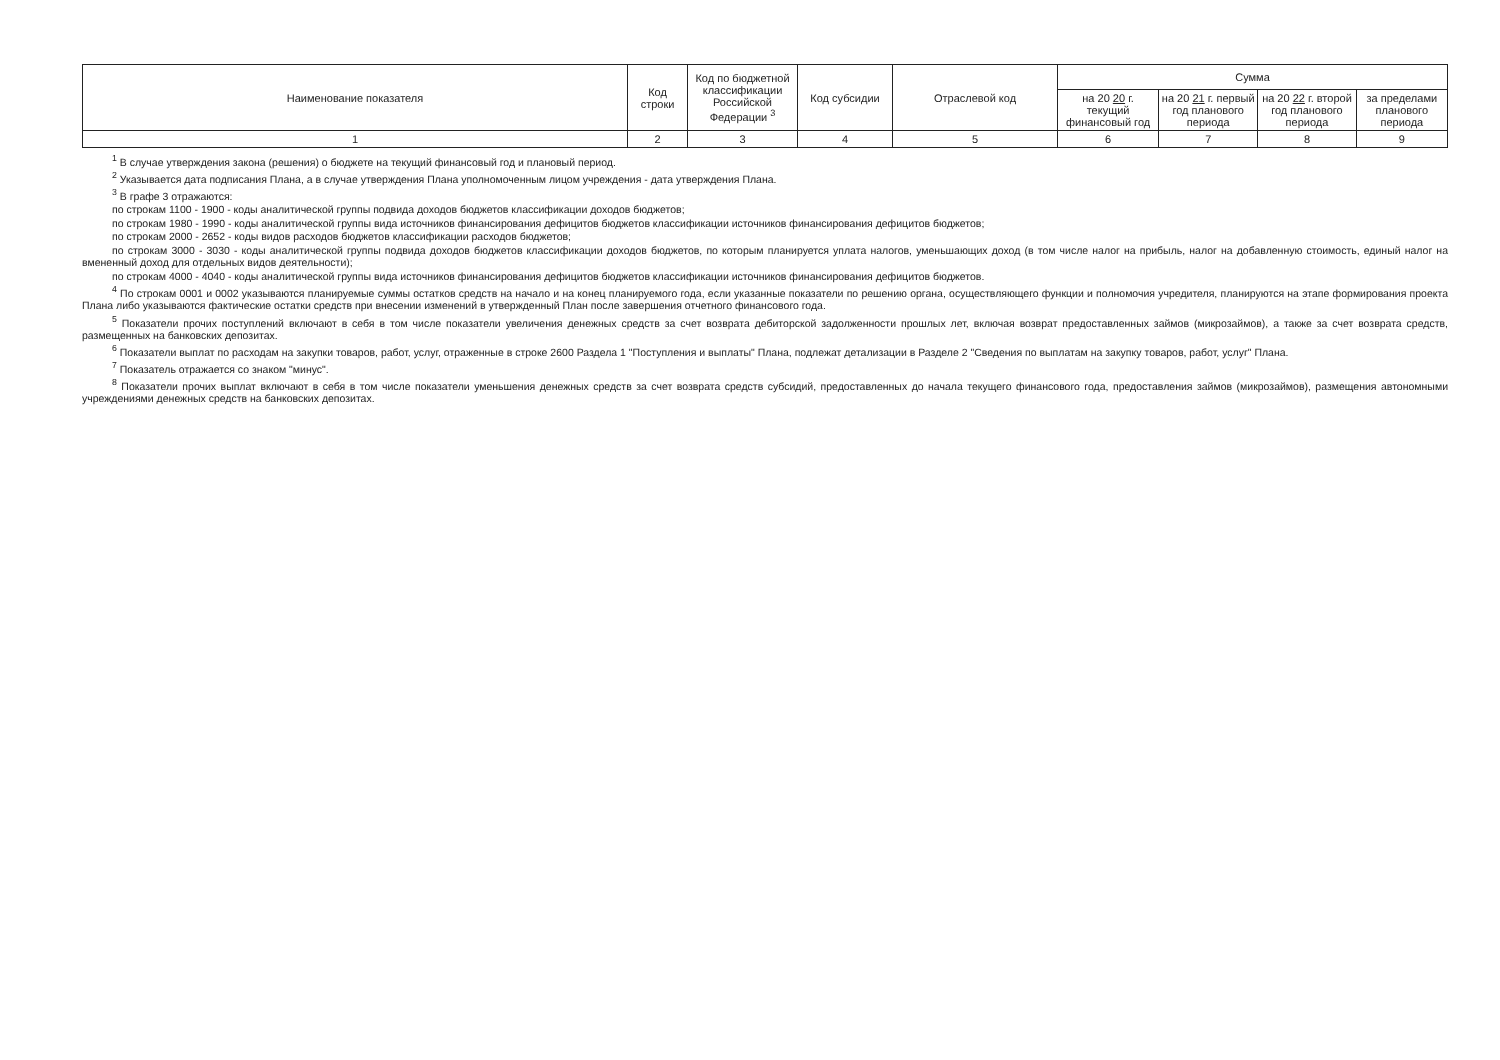| Наименование показателя | Код строки | Код по бюджетной классификации Российской Федерации <sup>3</sup> | Код субсидии | Отраслевой код | Сумма | | | |
| --- | --- | --- | --- | --- | --- | --- | --- | --- |
| | | | | | на 20 20 г. текущий финансовый год | на 20 21 г. первый год планового периода | на 20 22 г. второй год планового периода | за пределами планового периода |
| 1 | 2 | 3 | 4 | 5 | 6 | 7 | 8 | 9 |
<sup>1</sup> В случае утверждения закона (решения) о бюджете на текущий финансовый год и плановый период.
<sup>2</sup> Указывается дата подписания Плана, а в случае утверждения Плана уполномоченным лицом учреждения - дата утверждения Плана.
<sup>3</sup> В графе 3 отражаются:
по строкам 1100 - 1900 - коды аналитической группы подвида доходов бюджетов классификации доходов бюджетов;
по строкам 1980 - 1990 - коды аналитической группы вида источников финансирования дефицитов бюджетов классификации источников финансирования дефицитов бюджетов;
по строкам 2000 - 2652 - коды видов расходов бюджетов классификации расходов бюджетов;
по строкам 3000 - 3030 - коды аналитической группы подвида доходов бюджетов классификации доходов бюджетов, по которым планируется уплата налогов, уменьшающих доход (в том числе налог на прибыль, налог на добавленную стоимость, единый налог на вмененный доход для отдельных видов деятельности);
по строкам 4000 - 4040 - коды аналитической группы вида источников финансирования дефицитов бюджетов классификации источников финансирования дефицитов бюджетов.
<sup>4</sup> По строкам 0001 и 0002 указываются планируемые суммы остатков средств на начало и на конец планируемого года, если указанные показатели по решению органа, осуществляющего функции и полномочия учредителя, планируются на этапе формирования проекта Плана либо указываются фактические остатки средств при внесении изменений в утвержденный План после завершения отчетного финансового года.
<sup>5</sup> Показатели прочих поступлений включают в себя в том числе показатели увеличения денежных средств за счет возврата дебиторской задолженности прошлых лет, включая возврат предоставленных займов (микрозаймов), а также за счет возврата средств, размещенных на банковских депозитах.
<sup>6</sup> Показатели выплат по расходам на закупки товаров, работ, услуг, отраженные в строке 2600 Раздела 1 "Поступления и выплаты" Плана, подлежат детализации в Разделе 2 "Сведения по выплатам на закупку товаров, работ, услуг" Плана.
<sup>7</sup> Показатель отражается со знаком "минус".
<sup>8</sup> Показатели прочих выплат включают в себя в том числе показатели уменьшения денежных средств за счет возврата средств субсидий, предоставленных до начала текущего финансового года, предоставления займов (микрозаймов), размещения автономными учреждениями денежных средств на банковских депозитах.